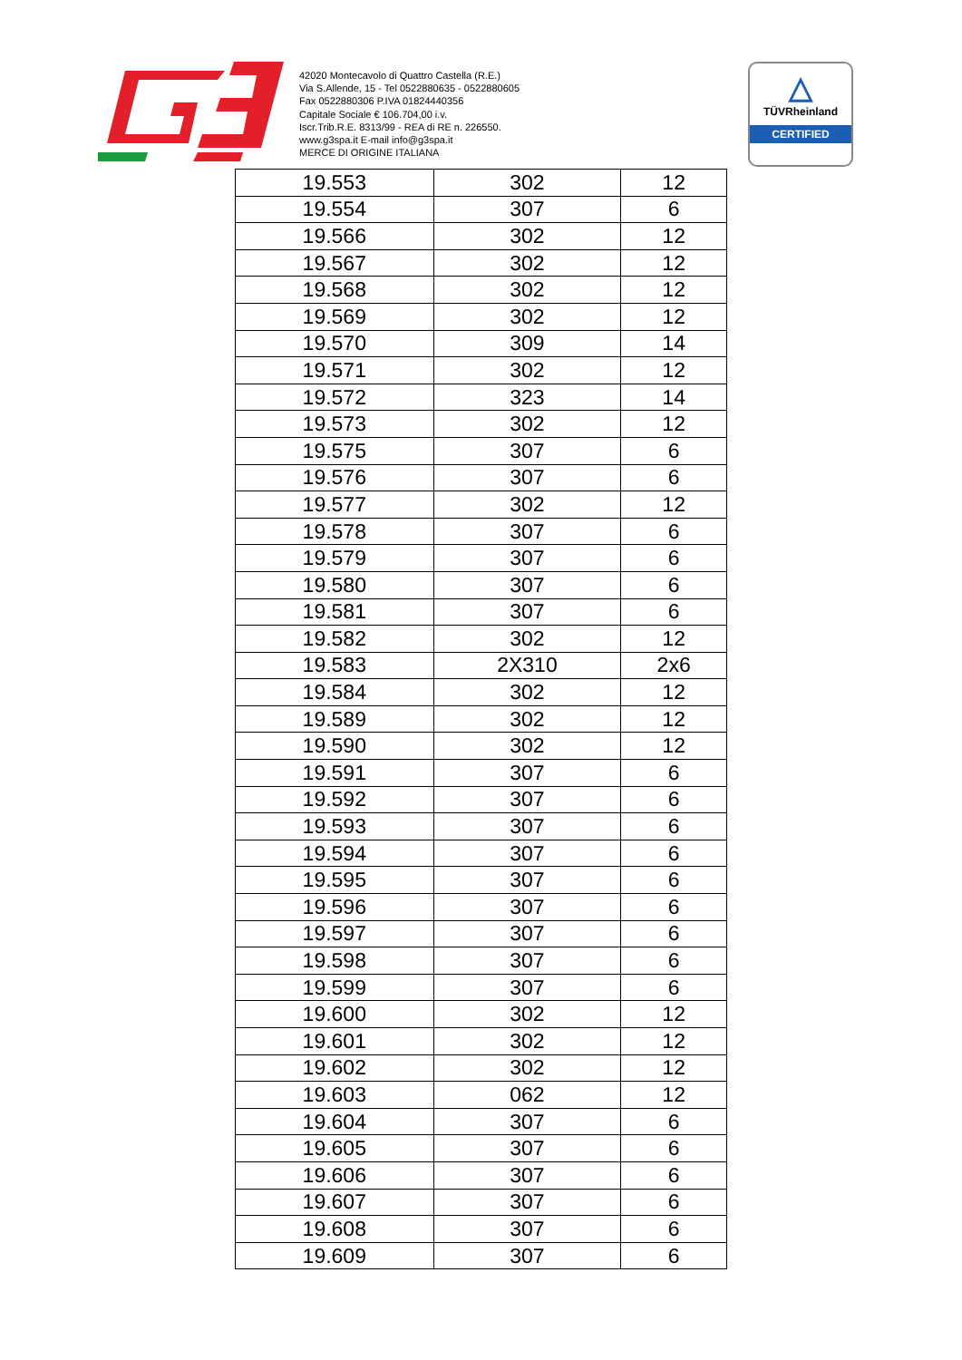42020 Montecavolo di Quattro Castella (R.E.)
Via S.Allende, 15 - Tel 0522880635 - 0522880605
Fax 0522880306 P.IVA 01824440356
Capitale Sociale € 106.704,00 i.v.
Iscr.Trib.R.E. 8313/99 - REA di RE n. 226550.
www.g3spa.it E-mail info@g3spa.it
MERCE DI ORIGINE ITALIANA
△
TÜVRheinland
CERTIFIED
| 19.553 | 302 | 12 |
| 19.554 | 307 | 6 |
| 19.566 | 302 | 12 |
| 19.567 | 302 | 12 |
| 19.568 | 302 | 12 |
| 19.569 | 302 | 12 |
| 19.570 | 309 | 14 |
| 19.571 | 302 | 12 |
| 19.572 | 323 | 14 |
| 19.573 | 302 | 12 |
| 19.575 | 307 | 6 |
| 19.576 | 307 | 6 |
| 19.577 | 302 | 12 |
| 19.578 | 307 | 6 |
| 19.579 | 307 | 6 |
| 19.580 | 307 | 6 |
| 19.581 | 307 | 6 |
| 19.582 | 302 | 12 |
| 19.583 | 2X310 | 2x6 |
| 19.584 | 302 | 12 |
| 19.589 | 302 | 12 |
| 19.590 | 302 | 12 |
| 19.591 | 307 | 6 |
| 19.592 | 307 | 6 |
| 19.593 | 307 | 6 |
| 19.594 | 307 | 6 |
| 19.595 | 307 | 6 |
| 19.596 | 307 | 6 |
| 19.597 | 307 | 6 |
| 19.598 | 307 | 6 |
| 19.599 | 307 | 6 |
| 19.600 | 302 | 12 |
| 19.601 | 302 | 12 |
| 19.602 | 302 | 12 |
| 19.603 | 062 | 12 |
| 19.604 | 307 | 6 |
| 19.605 | 307 | 6 |
| 19.606 | 307 | 6 |
| 19.607 | 307 | 6 |
| 19.608 | 307 | 6 |
| 19.609 | 307 | 6 |